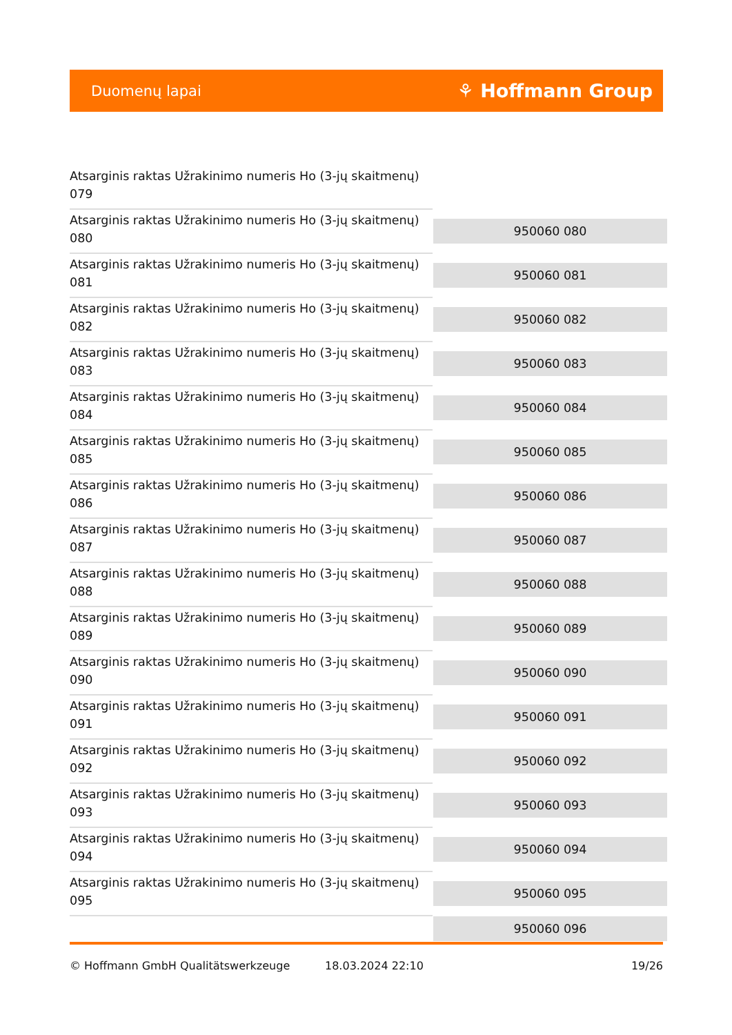Duomenų lapai ⚘ Hoffmann Group
| Atsarginis raktas Užrakinimo numeris Ho (3-jų skaitmenų) 079 | |
| Atsarginis raktas Užrakinimo numeris Ho (3-jų skaitmenų) 080 | 950060 080 |
| Atsarginis raktas Užrakinimo numeris Ho (3-jų skaitmenų) 081 | 950060 081 |
| Atsarginis raktas Užrakinimo numeris Ho (3-jų skaitmenų) 082 | 950060 082 |
| Atsarginis raktas Užrakinimo numeris Ho (3-jų skaitmenų) 083 | 950060 083 |
| Atsarginis raktas Užrakinimo numeris Ho (3-jų skaitmenų) 084 | 950060 084 |
| Atsarginis raktas Užrakinimo numeris Ho (3-jų skaitmenų) 085 | 950060 085 |
| Atsarginis raktas Užrakinimo numeris Ho (3-jų skaitmenų) 086 | 950060 086 |
| Atsarginis raktas Užrakinimo numeris Ho (3-jų skaitmenų) 087 | 950060 087 |
| Atsarginis raktas Užrakinimo numeris Ho (3-jų skaitmenų) 088 | 950060 088 |
| Atsarginis raktas Užrakinimo numeris Ho (3-jų skaitmenų) 089 | 950060 089 |
| Atsarginis raktas Užrakinimo numeris Ho (3-jų skaitmenų) 090 | 950060 090 |
| Atsarginis raktas Užrakinimo numeris Ho (3-jų skaitmenų) 091 | 950060 091 |
| Atsarginis raktas Užrakinimo numeris Ho (3-jų skaitmenų) 092 | 950060 092 |
| Atsarginis raktas Užrakinimo numeris Ho (3-jų skaitmenų) 093 | 950060 093 |
| Atsarginis raktas Užrakinimo numeris Ho (3-jų skaitmenų) 094 | 950060 094 |
| Atsarginis raktas Užrakinimo numeris Ho (3-jų skaitmenų) 095 | 950060 095 |
| | 950060 096 |
© Hoffmann GmbH Qualitätswerkzeuge 18.03.2024 22:10 19/26